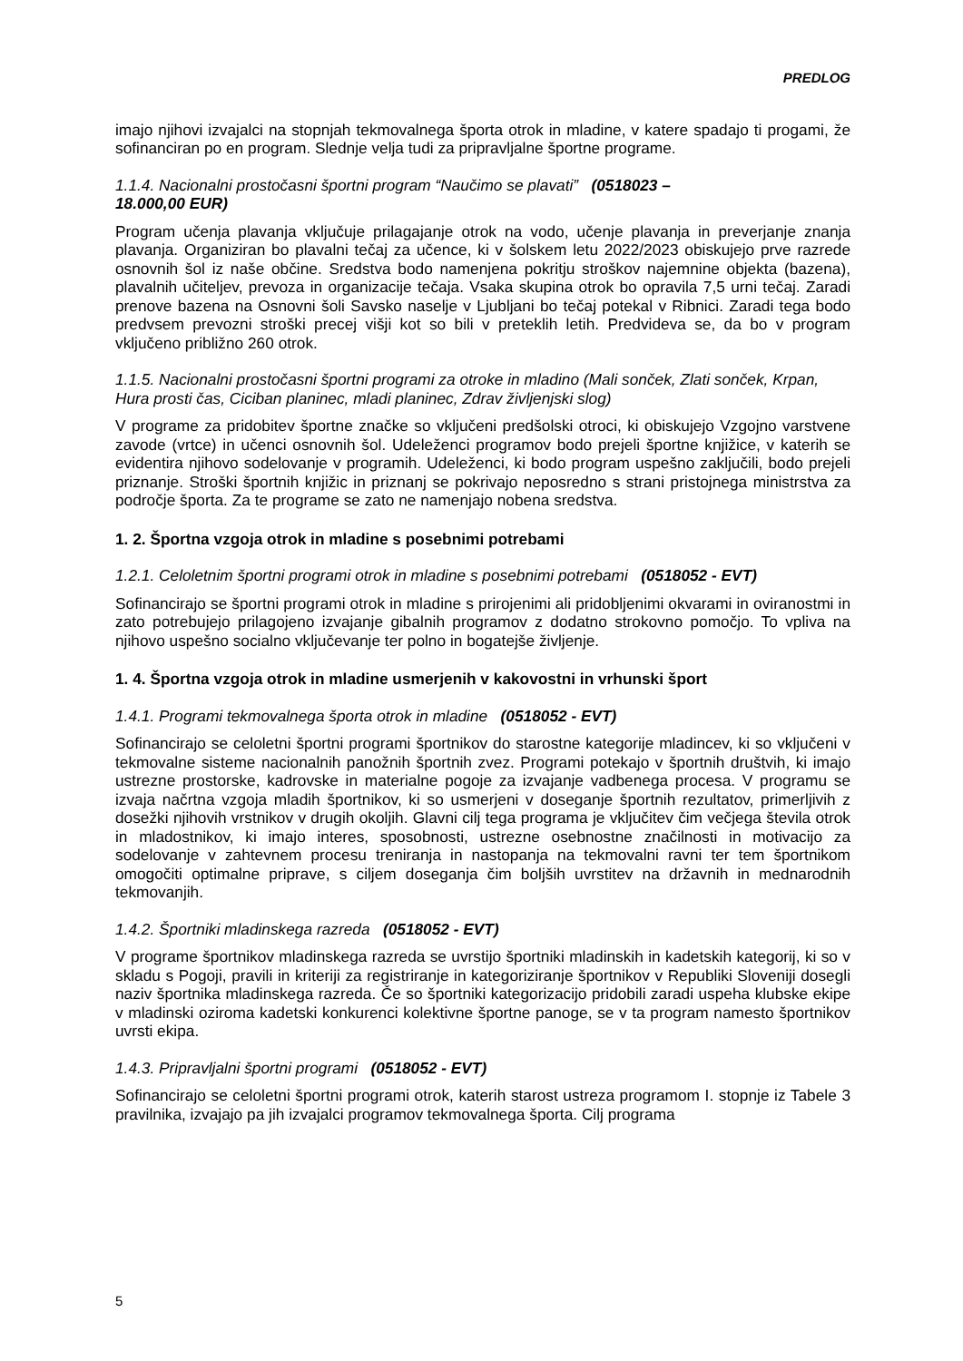PREDLOG
imajo njihovi izvajalci na stopnjah tekmovalnega športa otrok in mladine, v katere spadajo ti progami, že sofinanciran po en program. Slednje velja tudi za pripravljalne športne programe.
1.1.4. Nacionalni prostočasni športni program “Naučimo se plavati” (0518023 –
18.000,00 EUR)
Program učenja plavanja vključuje prilagajanje otrok na vodo, učenje plavanja in preverjanje znanja plavanja. Organiziran bo plavalni tečaj za učence, ki v šolskem letu 2022/2023 obiskujejo prve razrede osnovnih šol iz naše občine. Sredstva bodo namenjena pokritju stroškov najemnine objekta (bazena), plavalnih učiteljev, prevoza in organizacije tečaja. Vsaka skupina otrok bo opravila 7,5 urni tečaj. Zaradi prenove bazena na Osnovni šoli Savsko naselje v Ljubljani bo tečaj potekal v Ribnici. Zaradi tega bodo predvsem prevozni stroški precej višji kot so bili v preteklih letih. Predvideva se, da bo v program vključeno približno 260 otrok.
1.1.5. Nacionalni prostočasni športni programi za otroke in mladino (Mali sonček, Zlati sonček, Krpan, Hura prosti čas, Ciciban planinec, mladi planinec, Zdrav življenjski slog)
V programe za pridobitev športne značke so vključeni predšolski otroci, ki obiskujejo Vzgojno varstvene zavode (vrtce) in učenci osnovnih šol. Udeleženci programov bodo prejeli športne knjižice, v katerih se evidentira njihovo sodelovanje v programih. Udeleženci, ki bodo program uspešno zaključili, bodo prejeli priznanje. Stroški športnih knjižic in priznanj se pokrivajo neposredno s strani pristojnega ministrstva za področje športa. Za te programe se zato ne namenjajo nobena sredstva.
1. 2. Športna vzgoja otrok in mladine s posebnimi potrebami
1.2.1. Celoletnim športni programi otrok in mladine s posebnimi potrebami (0518052 - EVT)
Sofinancirajo se športni programi otrok in mladine s prirojenimi ali pridobljenimi okvarami in oviranostmi in zato potrebujejo prilagojeno izvajanje gibalnih programov z dodatno strokovno pomočjo. To vpliva na njihovo uspešno socialno vključevanje ter polno in bogatejše življenje.
1. 4. Športna vzgoja otrok in mladine usmerjenih v kakovostni in vrhunski šport
1.4.1. Programi tekmovalnega športa otrok in mladine (0518052 - EVT)
Sofinancirajo se celoletni športni programi športnikov do starostne kategorije mladincev, ki so vključeni v tekmovalne sisteme nacionalnih panožnih športnih zvez. Programi potekajo v športnih društvih, ki imajo ustrezne prostorske, kadrovske in materialne pogoje za izvajanje vadbenega procesa. V programu se izvaja načrtna vzgoja mladih športnikov, ki so usmerjeni v doseganje športnih rezultatov, primerljivih z dosežki njihovih vrstnikov v drugih okoljih. Glavni cilj tega programa je vključitev čim večjega števila otrok in mladostnikov, ki imajo interes, sposobnosti, ustrezne osebnostne značilnosti in motivacijo za sodelovanje v zahtevnem procesu treniranja in nastopanja na tekmovalni ravni ter tem športnikom omogočiti optimalne priprave, s ciljem doseganja čim boljših uvrstitev na državnih in mednarodnih tekmovanjih.
1.4.2. Športniki mladinskega razreda (0518052 - EVT)
V programe športnikov mladinskega razreda se uvrstijo športniki mladinskih in kadetskih kategorij, ki so v skladu s Pogoji, pravili in kriteriji za registriranje in kategoriziranje športnikov v Republiki Sloveniji dosegli naziv športnika mladinskega razreda. Če so športniki kategorizacijo pridobili zaradi uspeha klubske ekipe v mladinski oziroma kadetski konkurenci kolektivne športne panoge, se v ta program namesto športnikov uvrsti ekipa.
1.4.3. Pripravljalni športni programi (0518052 - EVT)
Sofinancirajo se celoletni športni programi otrok, katerih starost ustreza programom I. stopnje iz Tabele 3 pravilnika, izvajajo pa jih izvajalci programov tekmovalnega športa. Cilj programa
5